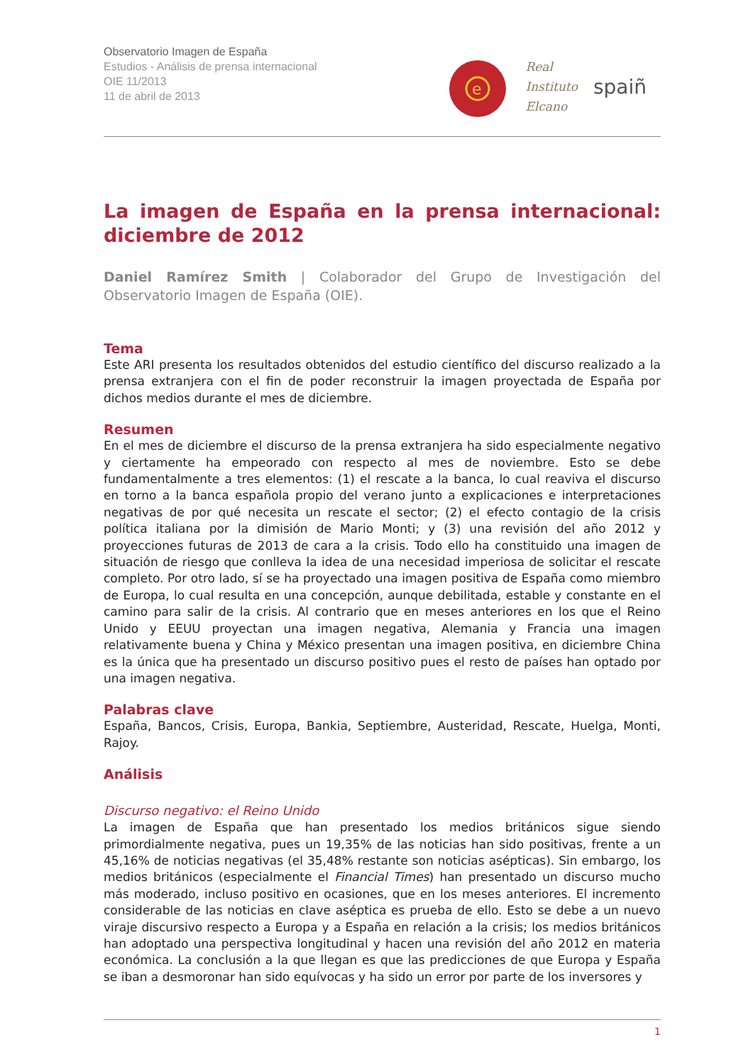Observatorio Imagen de España
Estudios - Análisis de prensa internacional
OIE 11/2013
11 de abril de 2013
e
Real
Instituto
Elcano
spaiñ
La imagen de España en la prensa internacional: diciembre de 2012
Daniel Ramírez Smith | Colaborador del Grupo de Investigación del Observatorio Imagen de España (OIE).
Tema
Este ARI presenta los resultados obtenidos del estudio científico del discurso realizado a la prensa extranjera con el fin de poder reconstruir la imagen proyectada de España por dichos medios durante el mes de diciembre.
Resumen
En el mes de diciembre el discurso de la prensa extranjera ha sido especialmente negativo y ciertamente ha empeorado con respecto al mes de noviembre. Esto se debe fundamentalmente a tres elementos: (1) el rescate a la banca, lo cual reaviva el discurso en torno a la banca española propio del verano junto a explicaciones e interpretaciones negativas de por qué necesita un rescate el sector; (2) el efecto contagio de la crisis política italiana por la dimisión de Mario Monti; y (3) una revisión del año 2012 y proyecciones futuras de 2013 de cara a la crisis. Todo ello ha constituido una imagen de situación de riesgo que conlleva la idea de una necesidad imperiosa de solicitar el rescate completo. Por otro lado, sí se ha proyectado una imagen positiva de España como miembro de Europa, lo cual resulta en una concepción, aunque debilitada, estable y constante en el camino para salir de la crisis. Al contrario que en meses anteriores en los que el Reino Unido y EEUU proyectan una imagen negativa, Alemania y Francia una imagen relativamente buena y China y México presentan una imagen positiva, en diciembre China es la única que ha presentado un discurso positivo pues el resto de países han optado por una imagen negativa.
Palabras clave
España, Bancos, Crisis, Europa, Bankia, Septiembre, Austeridad, Rescate, Huelga, Monti, Rajoy.
Análisis
Discurso negativo: el Reino Unido
La imagen de España que han presentado los medios británicos sigue siendo primordialmente negativa, pues un 19,35% de las noticias han sido positivas, frente a un 45,16% de noticias negativas (el 35,48% restante son noticias asépticas). Sin embargo, los medios británicos (especialmente el Financial Times) han presentado un discurso mucho más moderado, incluso positivo en ocasiones, que en los meses anteriores. El incremento considerable de las noticias en clave aséptica es prueba de ello. Esto se debe a un nuevo viraje discursivo respecto a Europa y a España en relación a la crisis; los medios británicos han adoptado una perspectiva longitudinal y hacen una revisión del año 2012 en materia económica. La conclusión a la que llegan es que las predicciones de que Europa y España se iban a desmoronar han sido equívocas y ha sido un error por parte de los inversores y
1